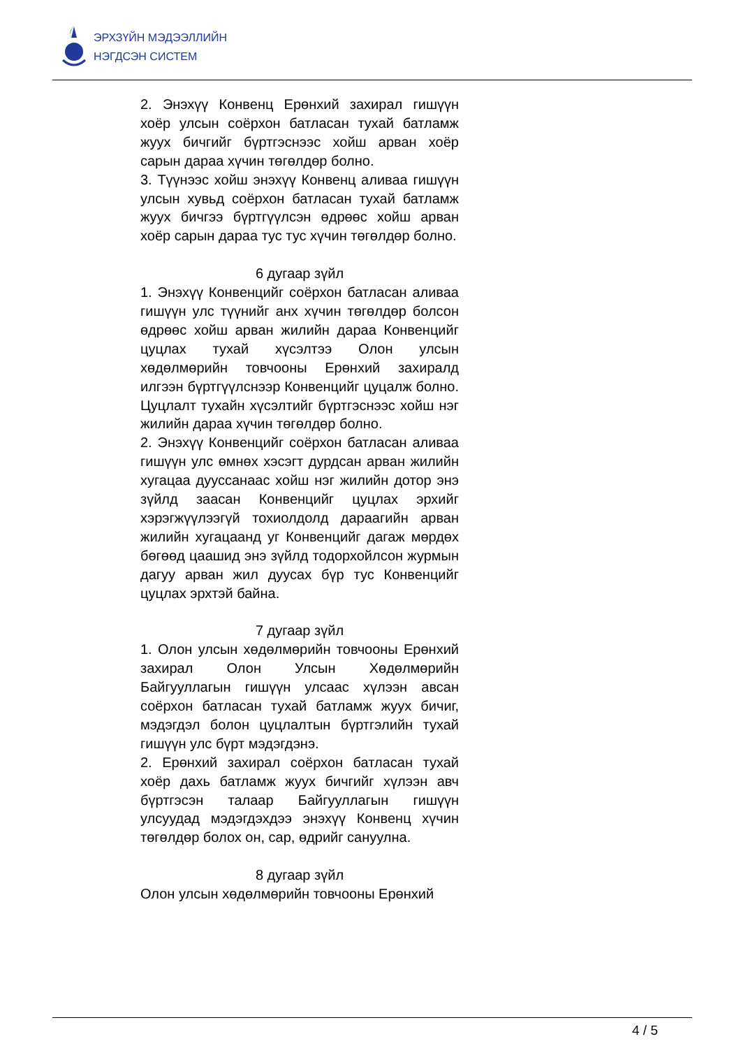ЭРХЗҮЙН МЭДЭЭЛЛИЙН
НЭГДСЭН СИСТЕМ
2. Энэхүү Конвенц Ерөнхий захирал гишүүн хоёр улсын соёрхон батласан тухай батламж жуух бичгийг бүртгэснээс хойш арван хоёр сарын дараа хүчин төгөлдөр болно.
3. Түүнээс хойш энэхүү Конвенц аливаа гишүүн улсын хувьд соёрхон батласан тухай батламж жуух бичгээ бүртгүүлсэн өдрөөс хойш арван хоёр сарын дараа тус тус хүчин төгөлдөр болно.
6 дугаар зүйл
1. Энэхүү Конвенцийг соёрхон батласан аливаа гишүүн улс түүнийг анх хүчин төгөлдөр болсон өдрөөс хойш арван жилийн дараа Конвенцийг цуцлах тухай хүсэлтээ Олон улсын хөдөлмөрийн товчооны Ерөнхий захиралд илгээн бүртгүүлснээр Конвенцийг цуцалж болно. Цуцлалт тухайн хүсэлтийг бүртгэснээс хойш нэг жилийн дараа хүчин төгөлдөр болно.
2. Энэхүү Конвенцийг соёрхон батласан аливаа гишүүн улс өмнөх хэсэгт дурдсан арван жилийн хугацаа дууссанаас хойш нэг жилийн дотор энэ зүйлд заасан Конвенцийг цуцлах эрхийг хэрэгжүүлээгүй тохиолдолд дараагийн арван жилийн хугацаанд уг Конвенцийг дагаж мөрдөх бөгөөд цаашид энэ зүйлд тодорхойлсон журмын дагуу арван жил дуусах бүр тус Конвенцийг цуцлах эрхтэй байна.
7 дугаар зүйл
1. Олон улсын хөдөлмөрийн товчооны Ерөнхий захирал Олон Улсын Хөдөлмөрийн Байгууллагын гишүүн улсаас хүлээн авсан соёрхон батласан тухай батламж жуух бичиг, мэдэгдэл болон цуцлалтын бүртгэлийн тухай гишүүн улс бүрт мэдэгдэнэ.
2. Ерөнхий захирал соёрхон батласан тухай хоёр дахь батламж жуух бичгийг хүлээн авч бүртгэсэн талаар Байгууллагын гишүүн улсуудад мэдэгдэхдээ энэхүү Конвенц хүчин төгөлдөр болох он, сар, өдрийг сануулна.
8 дугаар зүйл
Олон улсын хөдөлмөрийн товчооны Ерөнхий
4 / 5